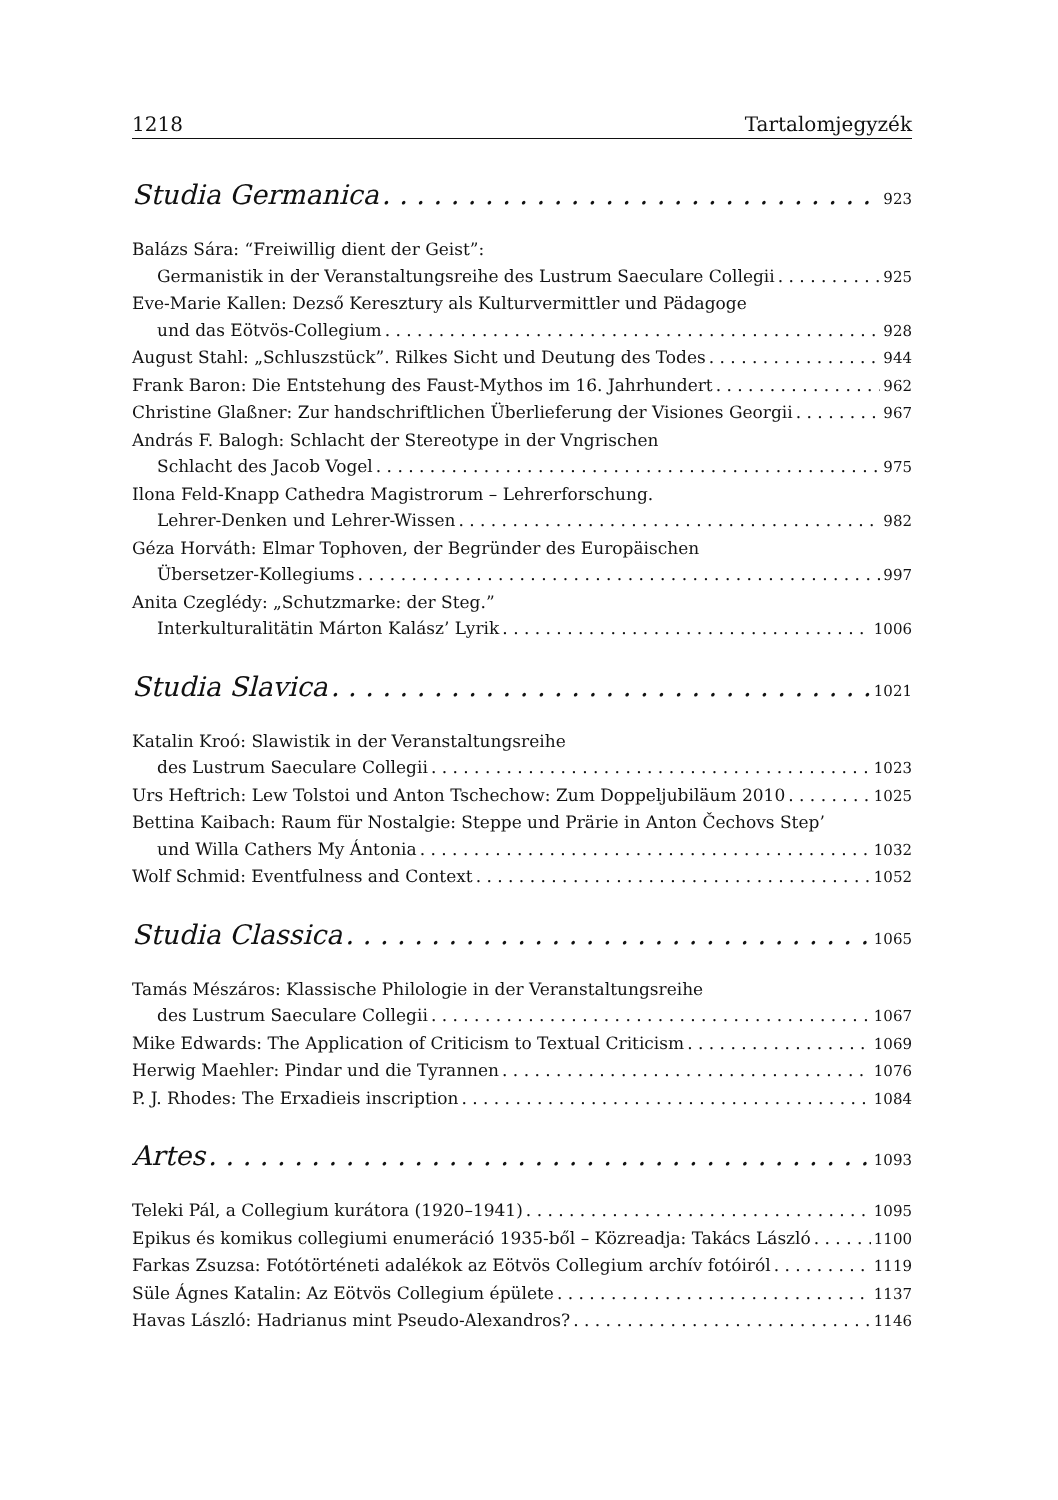1218 Tartalomjegyzék
Studia Germanica 923
Balázs Sára: “Freiwillig dient der Geist”:
Germanistik in der Veranstaltungsreihe des Lustrum Saeculare Collegii 925
Eve-Marie Kallen: Dezső Keresztury als Kulturvermittler und Pädagoge
und das Eötvös-Collegium 928
August Stahl: „Schluszstück”. Rilkes Sicht und Deutung des Todes 944
Frank Baron: Die Entstehung des Faust-Mythos im 16. Jahrhundert 962
Christine Glaßner: Zur handschriftlichen Überlieferung der Visiones Georgii 967
András F. Balogh: Schlacht der Stereotype in der Vngrischen
Schlacht des Jacob Vogel 975
Ilona Feld-Knapp Cathedra Magistrorum – Lehrerforschung.
Lehrer-Denken und Lehrer-Wissen 982
Géza Horváth: Elmar Tophoven, der Begründer des Europäischen
Übersetzer-Kollegiums 997
Anita Czeglédy: „Schutzmarke: der Steg.”
Interkulturalitätin Márton Kalász’ Lyrik 1006
Studia Slavica 1021
Katalin Kroó: Slawistik in der Veranstaltungsreihe
des Lustrum Saeculare Collegii 1023
Urs Heftrich: Lew Tolstoi und Anton Tschechow: Zum Doppeljubiläum 2010 1025
Bettina Kaibach: Raum für Nostalgie: Steppe und Prärie in Anton Čechovs Step’
und Willa Cathers My Ántonia 1032
Wolf Schmid: Eventfulness and Context 1052
Studia Classica 1065
Tamás Mészáros: Klassische Philologie in der Veranstaltungsreihe
des Lustrum Saeculare Collegii 1067
Mike Edwards: The Application of Criticism to Textual Criticism 1069
Herwig Maehler: Pindar und die Tyrannen 1076
P. J. Rhodes: The Erxadieis inscription 1084
Artes 1093
Teleki Pál, a Collegium kurátora (1920–1941) 1095
Epikus és komikus collegiumi enumeráció 1935-ből – Közreadja: Takács László 1100
Farkas Zsuzsa: Fotótörténeti adalékok az Eötvös Collegium archív fotóiról 1119
Süle Ágnes Katalin: Az Eötvös Collegium épülete 1137
Havas László: Hadrianus mint Pseudo-Alexandros? 1146